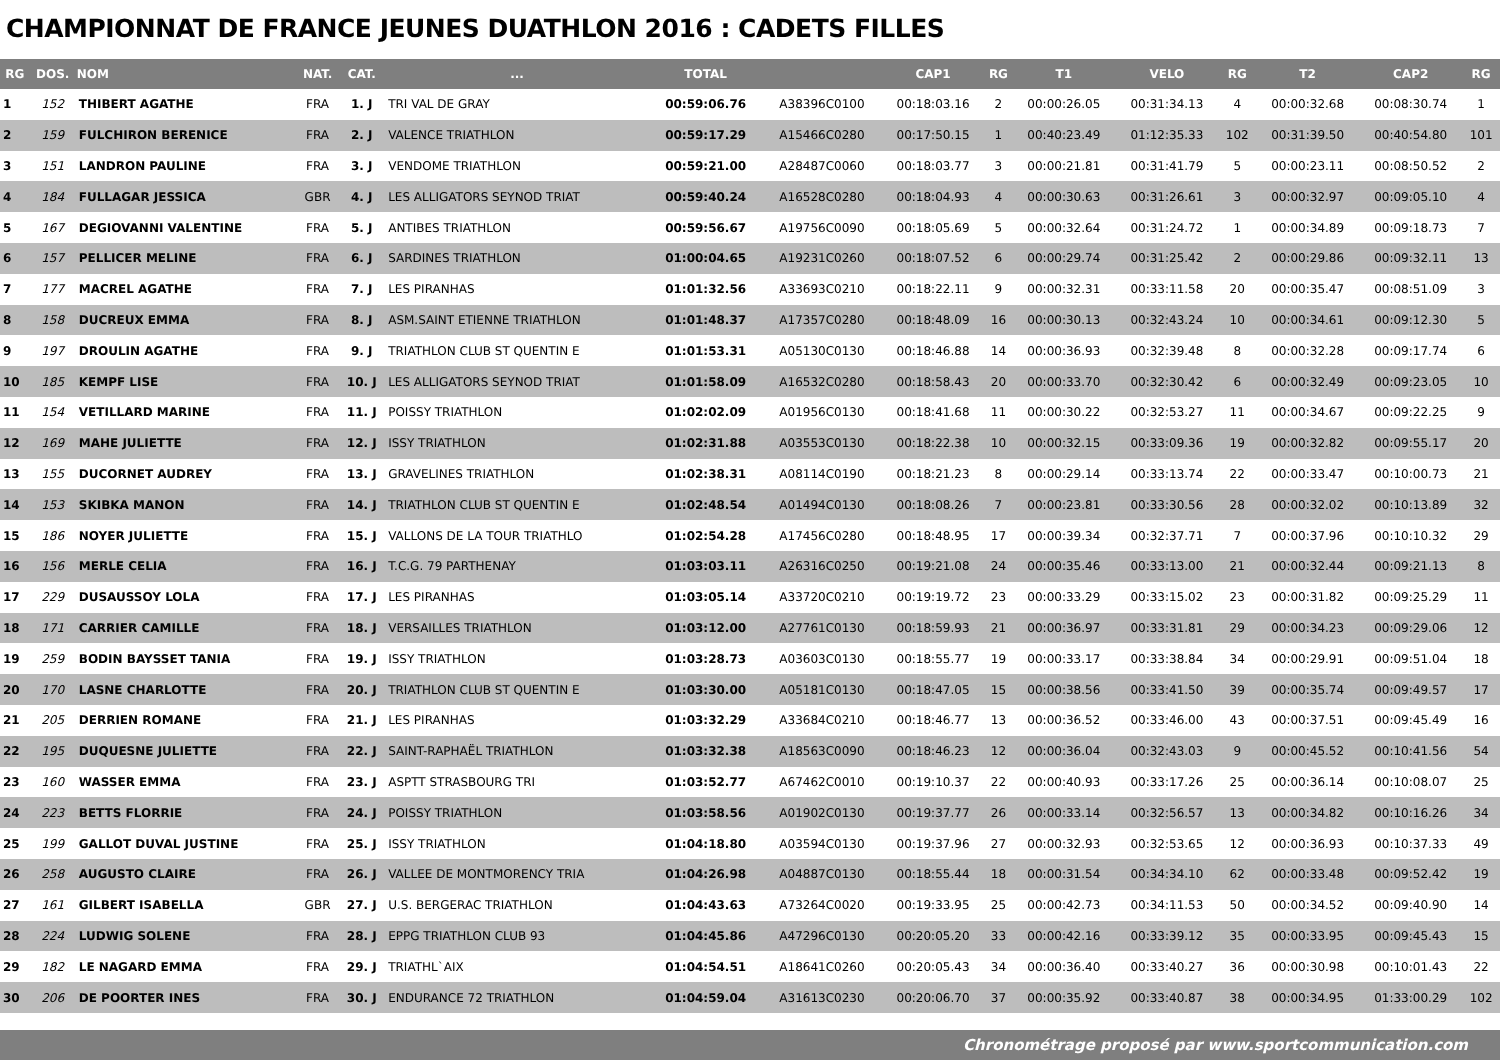CHAMPIONNAT DE FRANCE JEUNES DUATHLON 2016 : CADETS FILLES
| RG | DOS. | NOM | NAT. | CAT. | ... | TOTAL | | CAP1 | RG | T1 | VELO | RG | T2 | CAP2 | RG |
| --- | --- | --- | --- | --- | --- | --- | --- | --- | --- | --- | --- | --- | --- | --- | --- |
| 1 | 152 | THIBERT AGATHE | FRA | 1. J | TRI VAL DE GRAY | 00:59:06.76 | A38396C0100 | 00:18:03.16 | 2 | 00:00:26.05 | 00:31:34.13 | 4 | 00:00:32.68 | 00:08:30.74 | 1 |
| 2 | 159 | FULCHIRON BERENICE | FRA | 2. J | VALENCE TRIATHLON | 00:59:17.29 | A15466C0280 | 00:17:50.15 | 1 | 00:40:23.49 | 01:12:35.33 | 102 | 00:31:39.50 | 00:40:54.80 | 101 |
| 3 | 151 | LANDRON PAULINE | FRA | 3. J | VENDOME TRIATHLON | 00:59:21.00 | A28487C0060 | 00:18:03.77 | 3 | 00:00:21.81 | 00:31:41.79 | 5 | 00:00:23.11 | 00:08:50.52 | 2 |
| 4 | 184 | FULLAGAR JESSICA | GBR | 4. J | LES ALLIGATORS SEYNOD TRIAT | 00:59:40.24 | A16528C0280 | 00:18:04.93 | 4 | 00:00:30.63 | 00:31:26.61 | 3 | 00:00:32.97 | 00:09:05.10 | 4 |
| 5 | 167 | DEGIOVANNI VALENTINE | FRA | 5. J | ANTIBES TRIATHLON | 00:59:56.67 | A19756C0090 | 00:18:05.69 | 5 | 00:00:32.64 | 00:31:24.72 | 1 | 00:00:34.89 | 00:09:18.73 | 7 |
| 6 | 157 | PELLICER MELINE | FRA | 6. J | SARDINES TRIATHLON | 01:00:04.65 | A19231C0260 | 00:18:07.52 | 6 | 00:00:29.74 | 00:31:25.42 | 2 | 00:00:29.86 | 00:09:32.11 | 13 |
| 7 | 177 | MACREL AGATHE | FRA | 7. J | LES PIRANHAS | 01:01:32.56 | A33693C0210 | 00:18:22.11 | 9 | 00:00:32.31 | 00:33:11.58 | 20 | 00:00:35.47 | 00:08:51.09 | 3 |
| 8 | 158 | DUCREUX EMMA | FRA | 8. J | ASM.SAINT ETIENNE TRIATHLON | 01:01:48.37 | A17357C0280 | 00:18:48.09 | 16 | 00:00:30.13 | 00:32:43.24 | 10 | 00:00:34.61 | 00:09:12.30 | 5 |
| 9 | 197 | DROULIN AGATHE | FRA | 9. J | TRIATHLON CLUB ST QUENTIN E | 01:01:53.31 | A05130C0130 | 00:18:46.88 | 14 | 00:00:36.93 | 00:32:39.48 | 8 | 00:00:32.28 | 00:09:17.74 | 6 |
| 10 | 185 | KEMPF LISE | FRA | 10. J | LES ALLIGATORS SEYNOD TRIAT | 01:01:58.09 | A16532C0280 | 00:18:58.43 | 20 | 00:00:33.70 | 00:32:30.42 | 6 | 00:00:32.49 | 00:09:23.05 | 10 |
| 11 | 154 | VETILLARD MARINE | FRA | 11. J | POISSY TRIATHLON | 01:02:02.09 | A01956C0130 | 00:18:41.68 | 11 | 00:00:30.22 | 00:32:53.27 | 11 | 00:00:34.67 | 00:09:22.25 | 9 |
| 12 | 169 | MAHE JULIETTE | FRA | 12. J | ISSY TRIATHLON | 01:02:31.88 | A03553C0130 | 00:18:22.38 | 10 | 00:00:32.15 | 00:33:09.36 | 19 | 00:00:32.82 | 00:09:55.17 | 20 |
| 13 | 155 | DUCORNET AUDREY | FRA | 13. J | GRAVELINES TRIATHLON | 01:02:38.31 | A08114C0190 | 00:18:21.23 | 8 | 00:00:29.14 | 00:33:13.74 | 22 | 00:00:33.47 | 00:10:00.73 | 21 |
| 14 | 153 | SKIBKA MANON | FRA | 14. J | TRIATHLON CLUB ST QUENTIN E | 01:02:48.54 | A01494C0130 | 00:18:08.26 | 7 | 00:00:23.81 | 00:33:30.56 | 28 | 00:00:32.02 | 00:10:13.89 | 32 |
| 15 | 186 | NOYER JULIETTE | FRA | 15. J | VALLONS DE LA TOUR TRIATHLO | 01:02:54.28 | A17456C0280 | 00:18:48.95 | 17 | 00:00:39.34 | 00:32:37.71 | 7 | 00:00:37.96 | 00:10:10.32 | 29 |
| 16 | 156 | MERLE CELIA | FRA | 16. J | T.C.G. 79 PARTHENAY | 01:03:03.11 | A26316C0250 | 00:19:21.08 | 24 | 00:00:35.46 | 00:33:13.00 | 21 | 00:00:32.44 | 00:09:21.13 | 8 |
| 17 | 229 | DUSAUSSOY LOLA | FRA | 17. J | LES PIRANHAS | 01:03:05.14 | A33720C0210 | 00:19:19.72 | 23 | 00:00:33.29 | 00:33:15.02 | 23 | 00:00:31.82 | 00:09:25.29 | 11 |
| 18 | 171 | CARRIER CAMILLE | FRA | 18. J | VERSAILLES TRIATHLON | 01:03:12.00 | A27761C0130 | 00:18:59.93 | 21 | 00:00:36.97 | 00:33:31.81 | 29 | 00:00:34.23 | 00:09:29.06 | 12 |
| 19 | 259 | BODIN BAYSSET TANIA | FRA | 19. J | ISSY TRIATHLON | 01:03:28.73 | A03603C0130 | 00:18:55.77 | 19 | 00:00:33.17 | 00:33:38.84 | 34 | 00:00:29.91 | 00:09:51.04 | 18 |
| 20 | 170 | LASNE CHARLOTTE | FRA | 20. J | TRIATHLON CLUB ST QUENTIN E | 01:03:30.00 | A05181C0130 | 00:18:47.05 | 15 | 00:00:38.56 | 00:33:41.50 | 39 | 00:00:35.74 | 00:09:49.57 | 17 |
| 21 | 205 | DERRIEN ROMANE | FRA | 21. J | LES PIRANHAS | 01:03:32.29 | A33684C0210 | 00:18:46.77 | 13 | 00:00:36.52 | 00:33:46.00 | 43 | 00:00:37.51 | 00:09:45.49 | 16 |
| 22 | 195 | DUQUESNE JULIETTE | FRA | 22. J | SAINT-RAPHAËL TRIATHLON | 01:03:32.38 | A18563C0090 | 00:18:46.23 | 12 | 00:00:36.04 | 00:32:43.03 | 9 | 00:00:45.52 | 00:10:41.56 | 54 |
| 23 | 160 | WASSER EMMA | FRA | 23. J | ASPTT STRASBOURG TRI | 01:03:52.77 | A67462C0010 | 00:19:10.37 | 22 | 00:00:40.93 | 00:33:17.26 | 25 | 00:00:36.14 | 00:10:08.07 | 25 |
| 24 | 223 | BETTS FLORRIE | FRA | 24. J | POISSY TRIATHLON | 01:03:58.56 | A01902C0130 | 00:19:37.77 | 26 | 00:00:33.14 | 00:32:56.57 | 13 | 00:00:34.82 | 00:10:16.26 | 34 |
| 25 | 199 | GALLOT DUVAL JUSTINE | FRA | 25. J | ISSY TRIATHLON | 01:04:18.80 | A03594C0130 | 00:19:37.96 | 27 | 00:00:32.93 | 00:32:53.65 | 12 | 00:00:36.93 | 00:10:37.33 | 49 |
| 26 | 258 | AUGUSTO CLAIRE | FRA | 26. J | VALLEE DE MONTMORENCY TRIA | 01:04:26.98 | A04887C0130 | 00:18:55.44 | 18 | 00:00:31.54 | 00:34:34.10 | 62 | 00:00:33.48 | 00:09:52.42 | 19 |
| 27 | 161 | GILBERT ISABELLA | GBR | 27. J | U.S. BERGERAC TRIATHLON | 01:04:43.63 | A73264C0020 | 00:19:33.95 | 25 | 00:00:42.73 | 00:34:11.53 | 50 | 00:00:34.52 | 00:09:40.90 | 14 |
| 28 | 224 | LUDWIG SOLENE | FRA | 28. J | EPPG TRIATHLON CLUB 93 | 01:04:45.86 | A47296C0130 | 00:20:05.20 | 33 | 00:00:42.16 | 00:33:39.12 | 35 | 00:00:33.95 | 00:09:45.43 | 15 |
| 29 | 182 | LE NAGARD EMMA | FRA | 29. J | TRIATHL`AIX | 01:04:54.51 | A18641C0260 | 00:20:05.43 | 34 | 00:00:36.40 | 00:33:40.27 | 36 | 00:00:30.98 | 00:10:01.43 | 22 |
| 30 | 206 | DE POORTER INES | FRA | 30. J | ENDURANCE 72 TRIATHLON | 01:04:59.04 | A31613C0230 | 00:20:06.70 | 37 | 00:00:35.92 | 00:33:40.87 | 38 | 00:00:34.95 | 01:33:00.29 | 102 |
Chronométrage proposé par www.sportcommunication.com